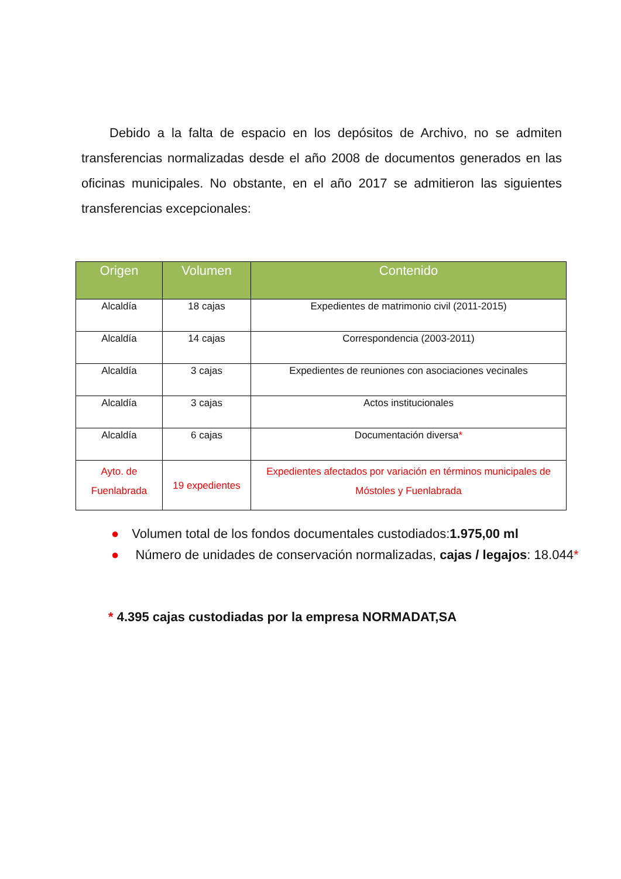Debido a la falta de espacio en los depósitos de Archivo, no se admiten transferencias normalizadas desde el año 2008 de documentos generados en las oficinas municipales. No obstante, en el año 2017 se admitieron las siguientes transferencias excepcionales:
| Origen | Volumen | Contenido |
| --- | --- | --- |
| Alcaldía | 18 cajas | Expedientes de matrimonio civil (2011-2015) |
| Alcaldía | 14 cajas | Correspondencia (2003-2011) |
| Alcaldía | 3 cajas | Expedientes de reuniones con asociaciones vecinales |
| Alcaldía | 3 cajas | Actos institucionales |
| Alcaldía | 6 cajas | Documentación diversa * |
| Ayto. de Fuenlabrada | 19 expedientes | Expedientes afectados por variación en términos municipales de Móstoles y Fuenlabrada |
● Volumen total de los fondos documentales custodiados:1.975,00 ml
● Número de unidades de conservación normalizadas, cajas / legajos: 18.044*
* 4.395 cajas custodiadas por la empresa NORMADAT,SA